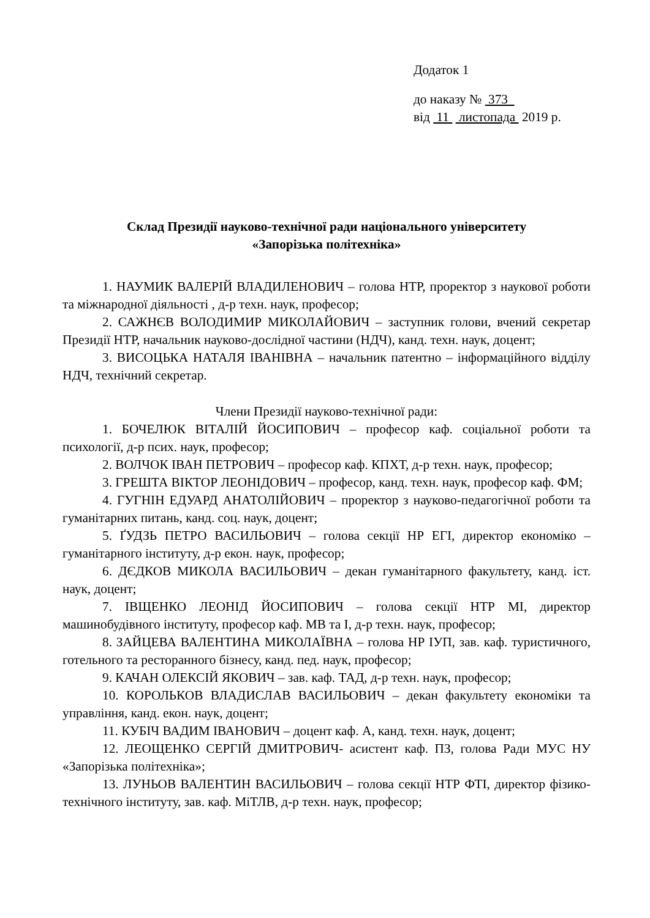Додаток 1
до наказу № 373
від 11 листопада 2019 р.
Склад Президії науково-технічної ради національного університету
«Запорізька політехніка»
1. НАУМИК ВАЛЕРІЙ ВЛАДИЛЕНОВИЧ – голова НТР, проректор з наукової роботи та міжнародної діяльності , д-р техн. наук, професор;
2. САЖНЄВ ВОЛОДИМИР МИКОЛАЙОВИЧ – заступник голови, вчений секретар Президії НТР, начальник науково-дослідної частини (НДЧ), канд. техн. наук, доцент;
3. ВИСОЦЬКА НАТАЛЯ ІВАНІВНА – начальник патентно – інформаційного відділу НДЧ, технічний секретар.
Члени Президії науково-технічної ради:
1. БОЧЕЛЮК ВІТАЛІЙ ЙОСИПОВИЧ – професор каф. соціальної роботи та психології, д-р псих. наук, професор;
2. ВОЛЧОК ІВАН ПЕТРОВИЧ – професор каф. КПХТ, д-р техн. наук, професор;
3. ГРЕШТА ВІКТОР ЛЕОНІДОВИЧ – професор, канд. техн. наук, професор каф. ФМ;
4. ГУГНІН ЕДУАРД АНАТОЛІЙОВИЧ – проректор з науково-педагогічної роботи та гуманітарних питань, канд. соц. наук, доцент;
5. ҐУДЗЬ ПЕТРО ВАСИЛЬОВИЧ – голова секції НР ЕГІ, директор економіко – гуманітарного інституту, д-р екон. наук, професор;
6. ДЄДКОВ МИКОЛА ВАСИЛЬОВИЧ – декан гуманітарного факультету, канд. іст. наук, доцент;
7. ІВЩЕНКО ЛЕОНІД ЙОСИПОВИЧ – голова секції НТР МІ, директор машинобудівного інституту, професор каф. МВ та І, д-р техн. наук, професор;
8. ЗАЙЦЕВА ВАЛЕНТИНА МИКОЛАЇВНА – голова НР ІУП, зав. каф. туристичного, готельного та ресторанного бізнесу, канд. пед. наук, професор;
9. КАЧАН ОЛЕКСІЙ ЯКОВИЧ – зав. каф. ТАД, д-р техн. наук, професор;
10. КОРОЛЬКОВ ВЛАДИСЛАВ ВАСИЛЬОВИЧ – декан факультету економіки та управління, канд. екон. наук, доцент;
11. КУБІЧ ВАДИМ ІВАНОВИЧ – доцент каф. А, канд. техн. наук, доцент;
12. ЛЕОЩЕНКО СЕРГІЙ ДМИТРОВИЧ- асистент каф. ПЗ, голова Ради МУС НУ «Запорізька політехніка»;
13. ЛУНЬОВ ВАЛЕНТИН ВАСИЛЬОВИЧ – голова секції НТР ФТІ, директор фізико-технічного інституту, зав. каф. МіТЛВ, д-р техн. наук, професор;